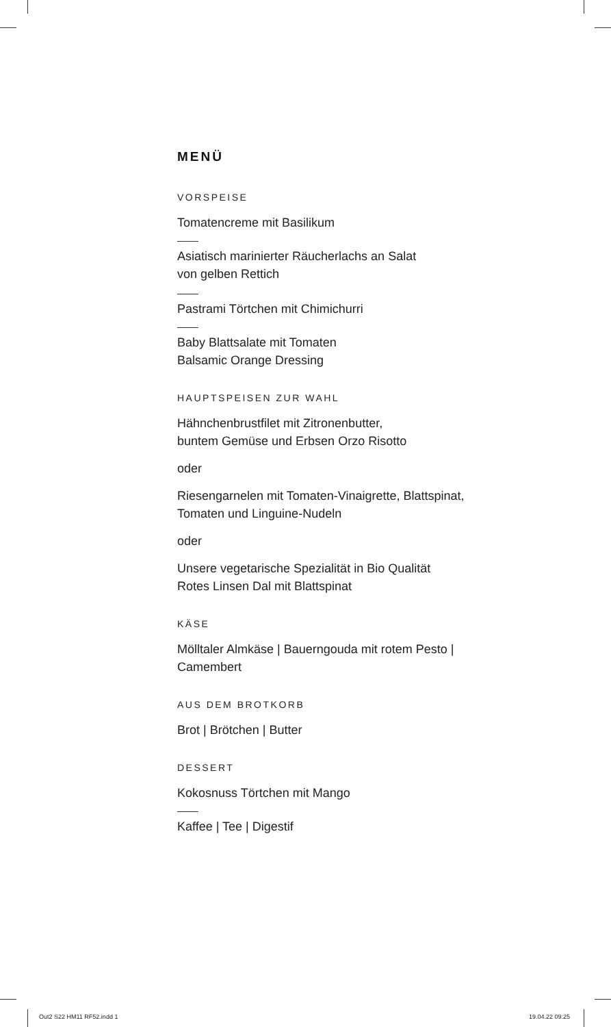MENÜ
VORSPEISE
Tomatencreme mit Basilikum
Asiatisch marinierter Räucherlachs an Salat
von gelben Rettich
Pastrami Törtchen mit Chimichurri
Baby Blattsalate mit Tomaten
Balsamic Orange Dressing
HAUPTSPEISEN ZUR WAHL
Hähnchenbrustfilet mit Zitronenbutter,
buntem Gemüse und Erbsen Orzo Risotto
oder
Riesengarnelen mit Tomaten-Vinaigrette, Blattspinat,
Tomaten und Linguine-Nudeln
oder
Unsere vegetarische Spezialität in Bio Qualität
Rotes Linsen Dal mit Blattspinat
KÄSE
Mölltaler Almkäse | Bauerngouda mit rotem Pesto |
Camembert
AUS DEM BROTKORB
Brot | Brötchen | Butter
DESSERT
Kokosnuss Törtchen mit Mango
Kaffee | Tee | Digestif
Out2 S22 HM11 RF52.indd 1 19.04.22 09:25